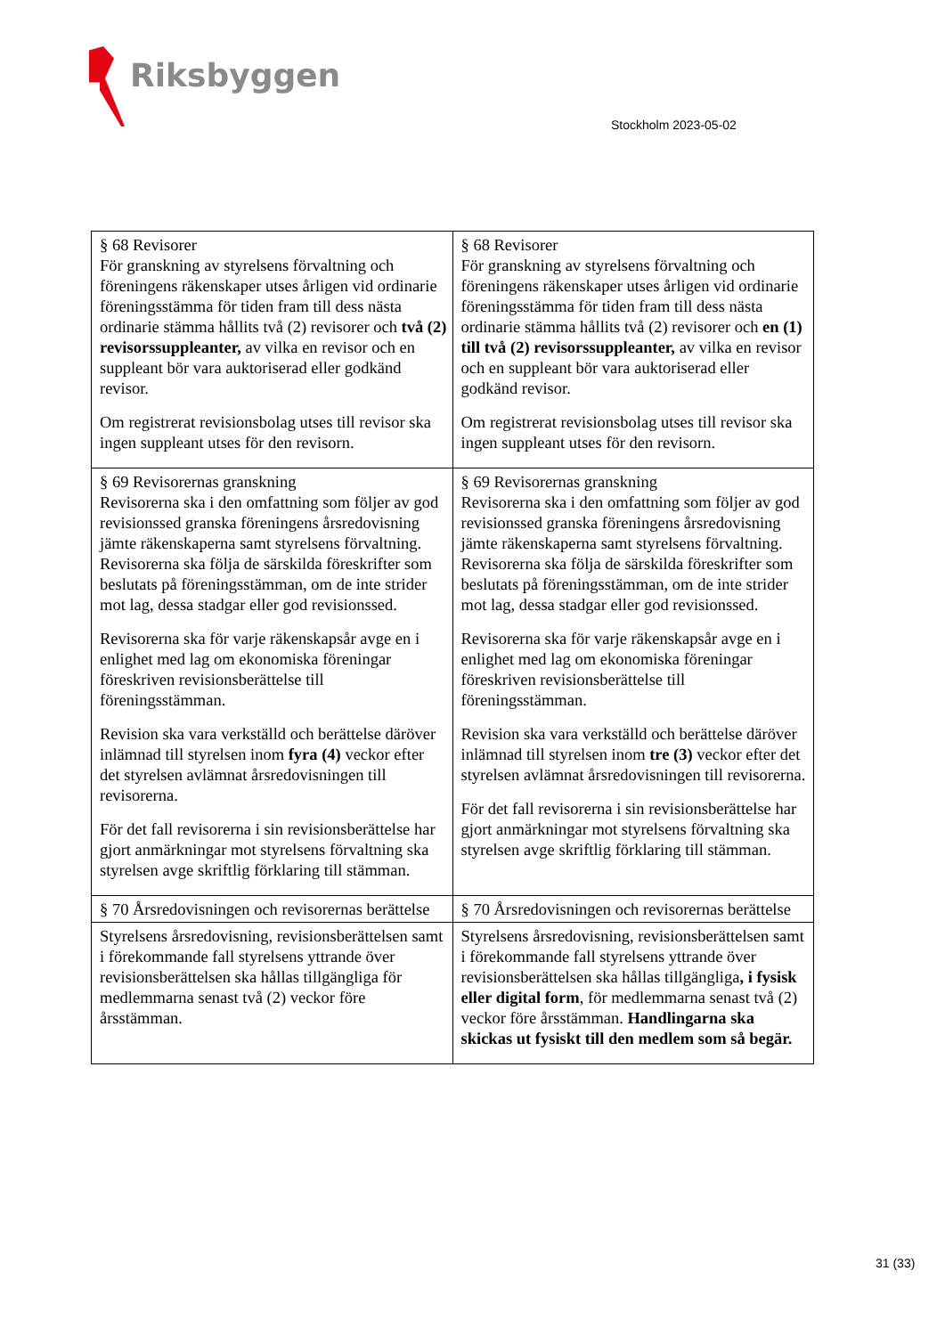Riksbyggen
Stockholm 2023-05-02
| § 68 Revisorer För granskning av styrelsens förvaltning och föreningens räkenskaper utses årligen vid ordinarie föreningsstämma för tiden fram till dess nästa ordinarie stämma hållits två (2) revisorer och två (2) revisorssuppleanter, av vilka en revisor och en suppleant bör vara auktoriserad eller godkänd revisor. Om registrerat revisionsbolag utses till revisor ska ingen suppleant utses för den revisorn. | § 68 Revisorer För granskning av styrelsens förvaltning och föreningens räkenskaper utses årligen vid ordinarie föreningsstämma för tiden fram till dess nästa ordinarie stämma hållits två (2) revisorer och en (1) till två (2) revisorssuppleanter, av vilka en revisor och en suppleant bör vara auktoriserad eller godkänd revisor. Om registrerat revisionsbolag utses till revisor ska ingen suppleant utses för den revisorn. |
| § 69 Revisorernas granskning Revisorerna ska i den omfattning som följer av god revisionssed granska föreningens årsredovisning jämte räkenskaperna samt styrelsens förvaltning. Revisorerna ska följa de särskilda föreskrifter som beslutats på föreningsstämman, om de inte strider mot lag, dessa stadgar eller god revisionssed. Revisorerna ska för varje räkenskapsår avge en i enlighet med lag om ekonomiska föreningar föreskriven revisionsberättelse till föreningsstämman. Revision ska vara verkställd och berättelse däröver inlämnad till styrelsen inom fyra (4) veckor efter det styrelsen avlämnat årsredovisningen till revisorerna. För det fall revisorerna i sin revisionsberättelse har gjort anmärkningar mot styrelsens förvaltning ska styrelsen avge skriftlig förklaring till stämman. | § 69 Revisorernas granskning Revisorerna ska i den omfattning som följer av god revisionssed granska föreningens årsredovisning jämte räkenskaperna samt styrelsens förvaltning. Revisorerna ska följa de särskilda föreskrifter som beslutats på föreningsstämman, om de inte strider mot lag, dessa stadgar eller god revisionssed. Revisorerna ska för varje räkenskapsår avge en i enlighet med lag om ekonomiska föreningar föreskriven revisionsberättelse till föreningsstämman. Revision ska vara verkställd och berättelse däröver inlämnad till styrelsen inom tre (3) veckor efter det styrelsen avlämnat årsredovisningen till revisorerna. För det fall revisorerna i sin revisionsberättelse har gjort anmärkningar mot styrelsens förvaltning ska styrelsen avge skriftlig förklaring till stämman. |
| § 70 Årsredovisningen och revisorernas berättelse | § 70 Årsredovisningen och revisorernas berättelse |
| Styrelsens årsredovisning, revisionsberättelsen samt i förekommande fall styrelsens yttrande över revisionsberättelsen ska hållas tillgängliga för medlemmarna senast två (2) veckor före årsstämman. | Styrelsens årsredovisning, revisionsberättelsen samt i förekommande fall styrelsens yttrande över revisionsberättelsen ska hållas tillgängliga , i fysisk eller digital form , för medlemmarna senast två (2) veckor före årsstämman. Handlingarna ska skickas ut fysiskt till den medlem som så begär. |
31 (33)